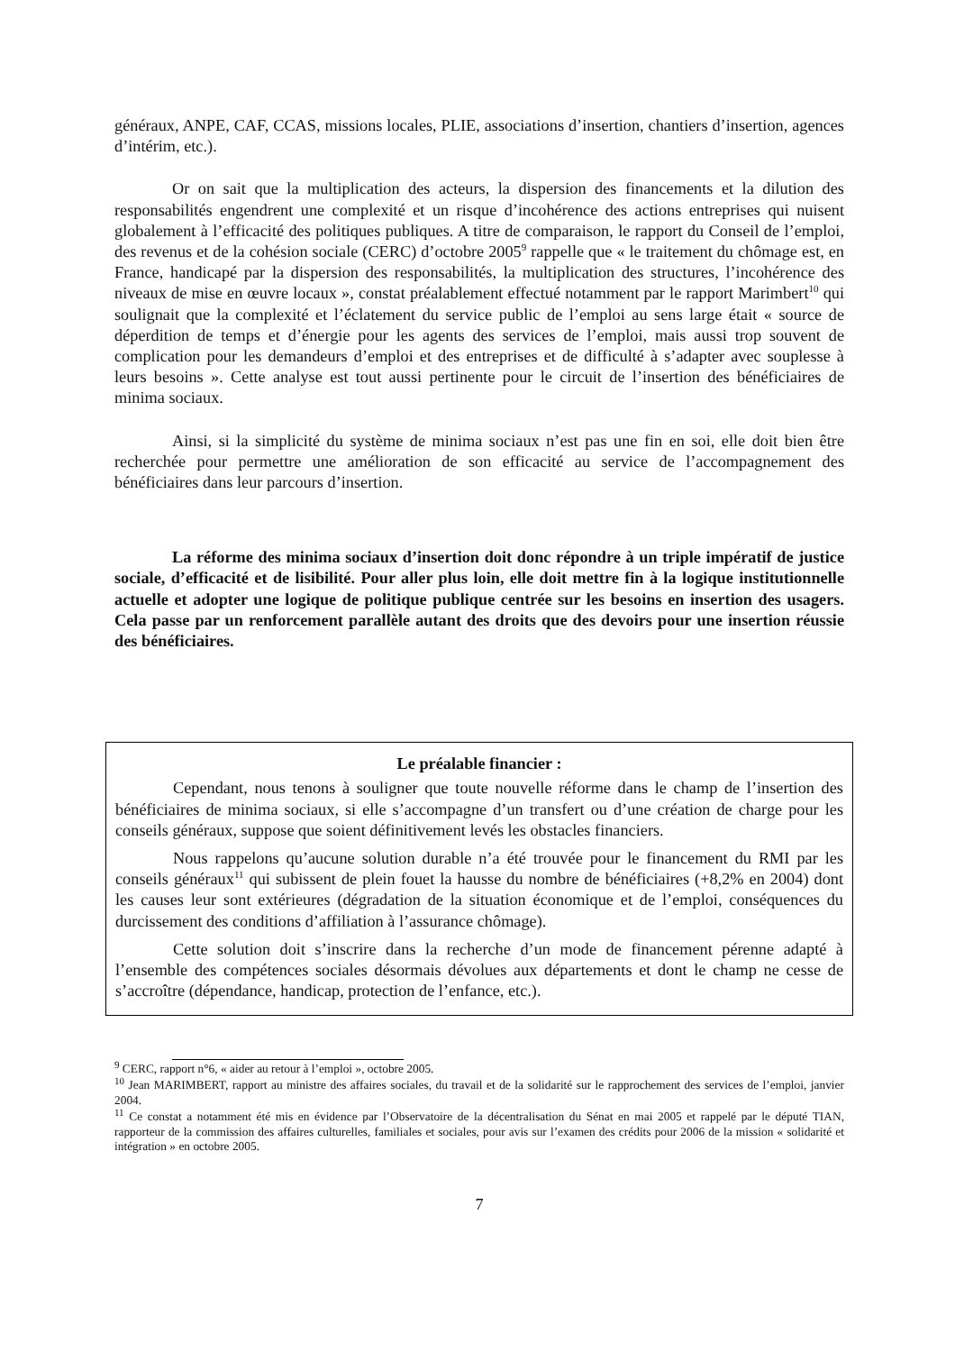généraux, ANPE, CAF, CCAS, missions locales, PLIE, associations d’insertion, chantiers d’insertion, agences d’intérim, etc.).
Or on sait que la multiplication des acteurs, la dispersion des financements et la dilution des responsabilités engendrent une complexité et un risque d’incohérence des actions entreprises qui nuisent globalement à l’efficacité des politiques publiques. A titre de comparaison, le rapport du Conseil de l’emploi, des revenus et de la cohésion sociale (CERC) d’octobre 2005<sup>9</sup> rappelle que « le traitement du chômage est, en France, handicapé par la dispersion des responsabilités, la multiplication des structures, l’incohérence des niveaux de mise en œuvre locaux », constat préalablement effectué notamment par le rapport Marimbert<sup>10</sup> qui soulignait que la complexité et l’éclatement du service public de l’emploi au sens large était « source de déperdition de temps et d’énergie pour les agents des services de l’emploi, mais aussi trop souvent de complication pour les demandeurs d’emploi et des entreprises et de difficulté à s’adapter avec souplesse à leurs besoins ». Cette analyse est tout aussi pertinente pour le circuit de l’insertion des bénéficiaires de minima sociaux.
Ainsi, si la simplicité du système de minima sociaux n’est pas une fin en soi, elle doit bien être recherchée pour permettre une amélioration de son efficacité au service de l’accompagnement des bénéficiaires dans leur parcours d’insertion.
La réforme des minima sociaux d’insertion doit donc répondre à un triple impératif de justice sociale, d’efficacité et de lisibilité. Pour aller plus loin, elle doit mettre fin à la logique institutionnelle actuelle et adopter une logique de politique publique centrée sur les besoins en insertion des usagers. Cela passe par un renforcement parallèle autant des droits que des devoirs pour une insertion réussie des bénéficiaires.
Le préalable financier :
Cependant, nous tenons à souligner que toute nouvelle réforme dans le champ de l’insertion des bénéficiaires de minima sociaux, si elle s’accompagne d’un transfert ou d’une création de charge pour les conseils généraux, suppose que soient définitivement levés les obstacles financiers.
Nous rappelons qu’aucune solution durable n’a été trouvée pour le financement du RMI par les conseils généraux<sup>11</sup> qui subissent de plein fouet la hausse du nombre de bénéficiaires (+8,2% en 2004) dont les causes leur sont extérieures (dégradation de la situation économique et de l’emploi, conséquences du durcissement des conditions d’affiliation à l’assurance chômage).
Cette solution doit s’inscrire dans la recherche d’un mode de financement pérenne adapté à l’ensemble des compétences sociales désormais dévolues aux départements et dont le champ ne cesse de s’accroître (dépendance, handicap, protection de l’enfance, etc.).
<sup>9</sup> CERC, rapport n°6, « aider au retour à l’emploi », octobre 2005.
<sup>10</sup> Jean MARIMBERT, rapport au ministre des affaires sociales, du travail et de la solidarité sur le rapprochement des services de l’emploi, janvier 2004.
<sup>11</sup> Ce constat a notamment été mis en évidence par l’Observatoire de la décentralisation du Sénat en mai 2005 et rappelé par le député TIAN, rapporteur de la commission des affaires culturelles, familiales et sociales, pour avis sur l’examen des crédits pour 2006 de la mission « solidarité et intégration » en octobre 2005.
7